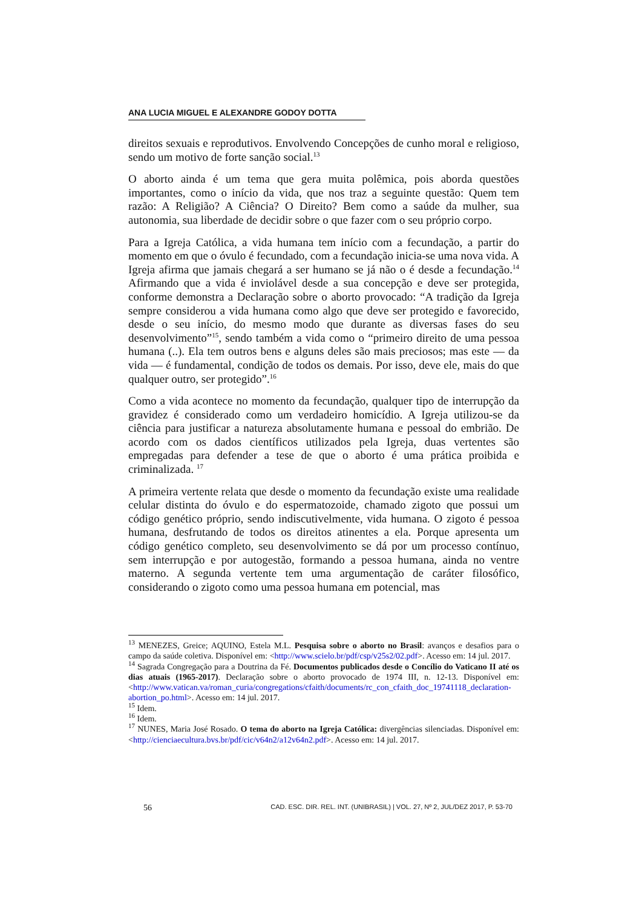ANA LUCIA MIGUEL E ALEXANDRE GODOY DOTTA
direitos sexuais e reprodutivos. Envolvendo Concepções de cunho moral e religioso, sendo um motivo de forte sanção social.<sup>13</sup>
O aborto ainda é um tema que gera muita polêmica, pois aborda questões importantes, como o início da vida, que nos traz a seguinte questão: Quem tem razão: A Religião? A Ciência? O Direito? Bem como a saúde da mulher, sua autonomia, sua liberdade de decidir sobre o que fazer com o seu próprio corpo.
Para a Igreja Católica, a vida humana tem início com a fecundação, a partir do momento em que o óvulo é fecundado, com a fecundação inicia-se uma nova vida. A Igreja afirma que jamais chegará a ser humano se já não o é desde a fecundação.<sup>14</sup> Afirmando que a vida é inviolável desde a sua concepção e deve ser protegida, conforme demonstra a Declaração sobre o aborto provocado: “A tradição da Igreja sempre considerou a vida humana como algo que deve ser protegido e favorecido, desde o seu início, do mesmo modo que durante as diversas fases do seu desenvolvimento”<sup>15</sup>, sendo também a vida como o “primeiro direito de uma pessoa humana (..). Ela tem outros bens e alguns deles são mais preciosos; mas este — da vida — é fundamental, condição de todos os demais. Por isso, deve ele, mais do que qualquer outro, ser protegido”.<sup>16</sup>
Como a vida acontece no momento da fecundação, qualquer tipo de interrupção da gravidez é considerado como um verdadeiro homicídio. A Igreja utilizou-se da ciência para justificar a natureza absolutamente humana e pessoal do embrião. De acordo com os dados científicos utilizados pela Igreja, duas vertentes são empregadas para defender a tese de que o aborto é uma prática proibida e criminalizada. <sup>17</sup>
A primeira vertente relata que desde o momento da fecundação existe uma realidade celular distinta do óvulo e do espermatozoide, chamado zigoto que possui um código genético próprio, sendo indiscutivelmente, vida humana. O zigoto é pessoa humana, desfrutando de todos os direitos atinentes a ela. Porque apresenta um código genético completo, seu desenvolvimento se dá por um processo contínuo, sem interrupção e por autogestão, formando a pessoa humana, ainda no ventre materno. A segunda vertente tem uma argumentação de caráter filosófico, considerando o zigoto como uma pessoa humana em potencial, mas
<sup>13</sup> MENEZES, Greice; AQUINO, Estela M.L. Pesquisa sobre o aborto no Brasil: avanços e desafios para o campo da saúde coletiva. Disponível em: <http://www.scielo.br/pdf/csp/v25s2/02.pdf>. Acesso em: 14 jul. 2017.
<sup>14</sup> Sagrada Congregação para a Doutrina da Fé. Documentos publicados desde o Concílio do Vaticano II até os dias atuais (1965-2017). Declaração sobre o aborto provocado de 1974 III, n. 12-13. Disponível em: <http://www.vatican.va/roman_curia/congregations/cfaith/documents/rc_con_cfaith_doc_19741118_declaration-abortion_po.html>. Acesso em: 14 jul. 2017.
<sup>15</sup> Idem.
<sup>16</sup> Idem.
<sup>17</sup> NUNES, Maria José Rosado. O tema do aborto na Igreja Católica: divergências silenciadas. Disponível em: <http://cienciaecultura.bvs.br/pdf/cic/v64n2/a12v64n2.pdf>. Acesso em: 14 jul. 2017.
56 CAD. ESC. DIR. REL. INT. (UNIBRASIL) | VOL. 27, Nº 2, JUL/DEZ 2017, P. 53-70